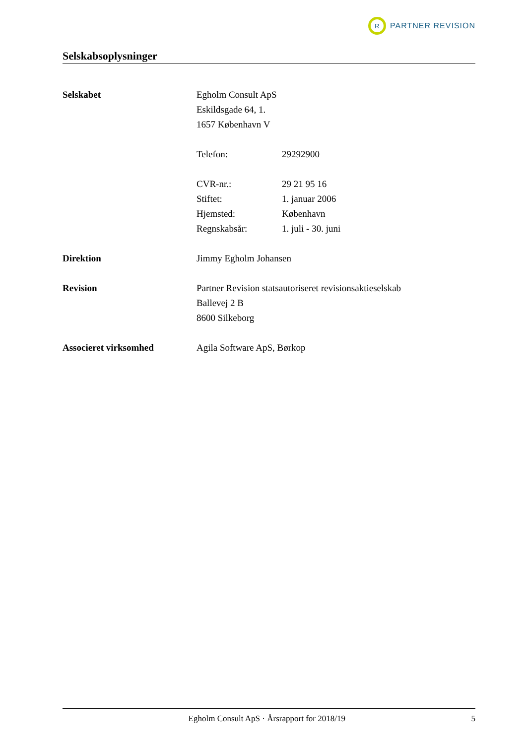R
PARTNER REVISION
Selskabsoplysninger
| Selskabet | Egholm Consult ApS | |
| | Eskildsgade 64, 1. | |
| | 1657 København V | |
| | Telefon: | 29292900 |
| | CVR-nr.: | 29 21 95 16 |
| | Stiftet: | 1. januar 2006 |
| | Hjemsted: | København |
| | Regnskabsår: | 1. juli - 30. juni |
| Direktion | Jimmy Egholm Johansen | |
| Revision | Partner Revision statsautoriseret revisionsaktieselskab | |
| | Ballevej 2 B | |
| | 8600 Silkeborg | |
| Associeret virksomhed | Agila Software ApS, Børkop | |
Egholm Consult ApS · Årsrapport for 2018/19 5